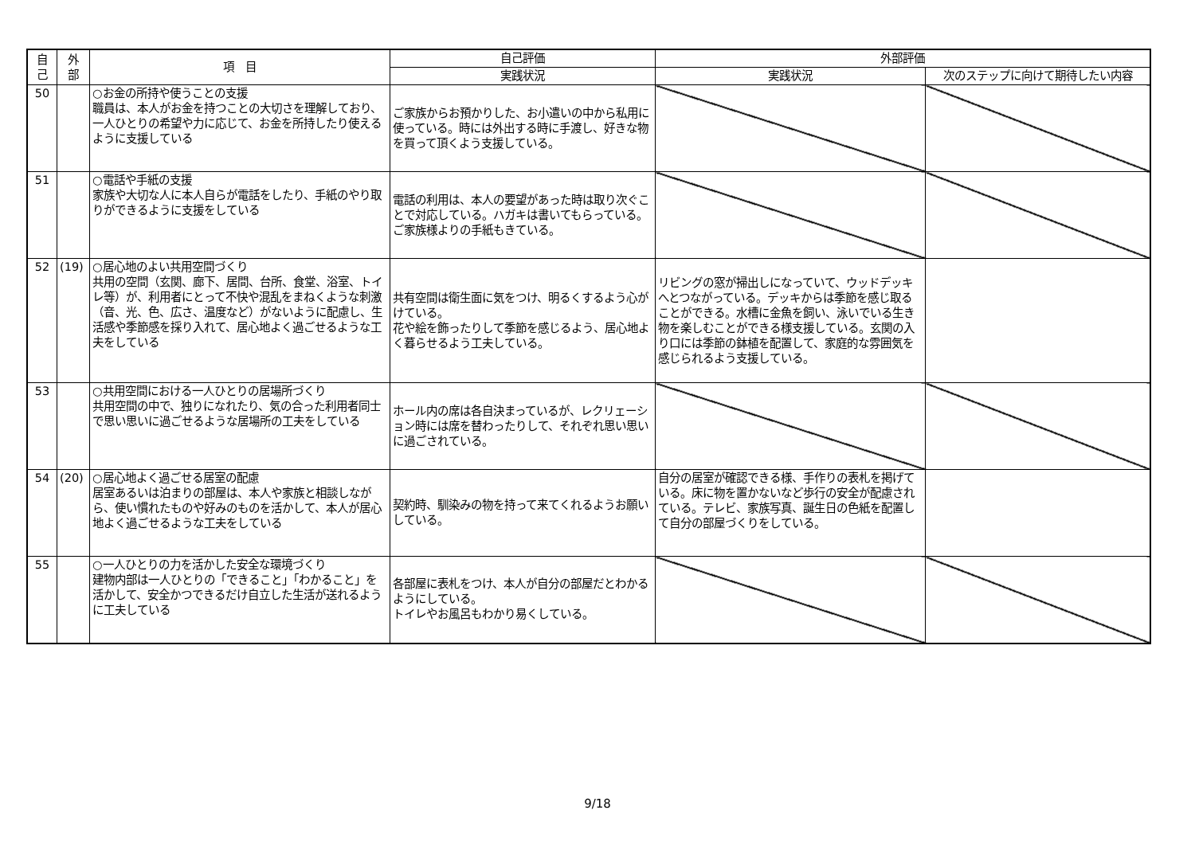| 自 己 | 外 部 | 項 目 | 自己評価 | 外部評価 | |
| --- | --- | --- | --- | --- | --- |
| | | | 実践状況 | 実践状況 | 次のステップに向けて期待したい内容 |
| 50 | | ○お金の所持や使うことの支援 職員は、本人がお金を持つことの大切さを理解しており、一人ひとりの希望や力に応じて、お金を所持したり使えるように支援している | ご家族からお預かりした、お小遣いの中から私用に使っている。時には外出する時に手渡し、好きな物を買って頂くよう支援している。 | | |
| 51 | | ○電話や手紙の支援 家族や大切な人に本人自らが電話をしたり、手紙のやり取りができるように支援をしている | 電話の利用は、本人の要望があった時は取り次ぐことで対応している。ハガキは書いてもらっている。ご家族様よりの手紙もきている。 | | |
| 52 | (19) | ○居心地のよい共用空間づくり 共用の空間（玄関、廊下、居間、台所、食堂、浴室、トイレ等）が、利用者にとって不快や混乱をまねくような刺激（音、光、色、広さ、温度など）がないように配慮し、生活感や季節感を採り入れて、居心地よく過ごせるような工夫をしている | 共有空間は衛生面に気をつけ、明るくするよう心がけている。 花や絵を飾ったりして季節を感じるよう、居心地よく暮らせるよう工夫している。 | リビングの窓が掃出しになっていて、ウッドデッキへとつながっている。デッキからは季節を感じ取ることができる。水槽に金魚を飼い、泳いでいる生き物を楽しむことができる様支援している。玄関の入り口には季節の鉢植を配置して、家庭的な雰囲気を感じられるよう支援している。 | |
| 53 | | ○共用空間における一人ひとりの居場所づくり 共用空間の中で、独りになれたり、気の合った利用者同士で思い思いに過ごせるような居場所の工夫をしている | ホール内の席は各自決まっているが、レクリェーション時には席を替わったりして、それぞれ思い思いに過ごされている。 | | |
| 54 | (20) | ○居心地よく過ごせる居室の配慮 居室あるいは泊まりの部屋は、本人や家族と相談しながら、使い慣れたものや好みのものを活かして、本人が居心地よく過ごせるような工夫をしている | 契約時、馴染みの物を持って来てくれるようお願いしている。 | 自分の居室が確認できる様、手作りの表札を掲げている。床に物を置かないなど歩行の安全が配慮されている。テレビ、家族写真、誕生日の色紙を配置して自分の部屋づくりをしている。 | |
| 55 | | ○一人ひとりの力を活かした安全な環境づくり 建物内部は一人ひとりの「できること」「わかること」を活かして、安全かつできるだけ自立した生活が送れるように工夫している | 各部屋に表札をつけ、本人が自分の部屋だとわかるようにしている。 トイレやお風呂もわかり易くしている。 | | |
9/18